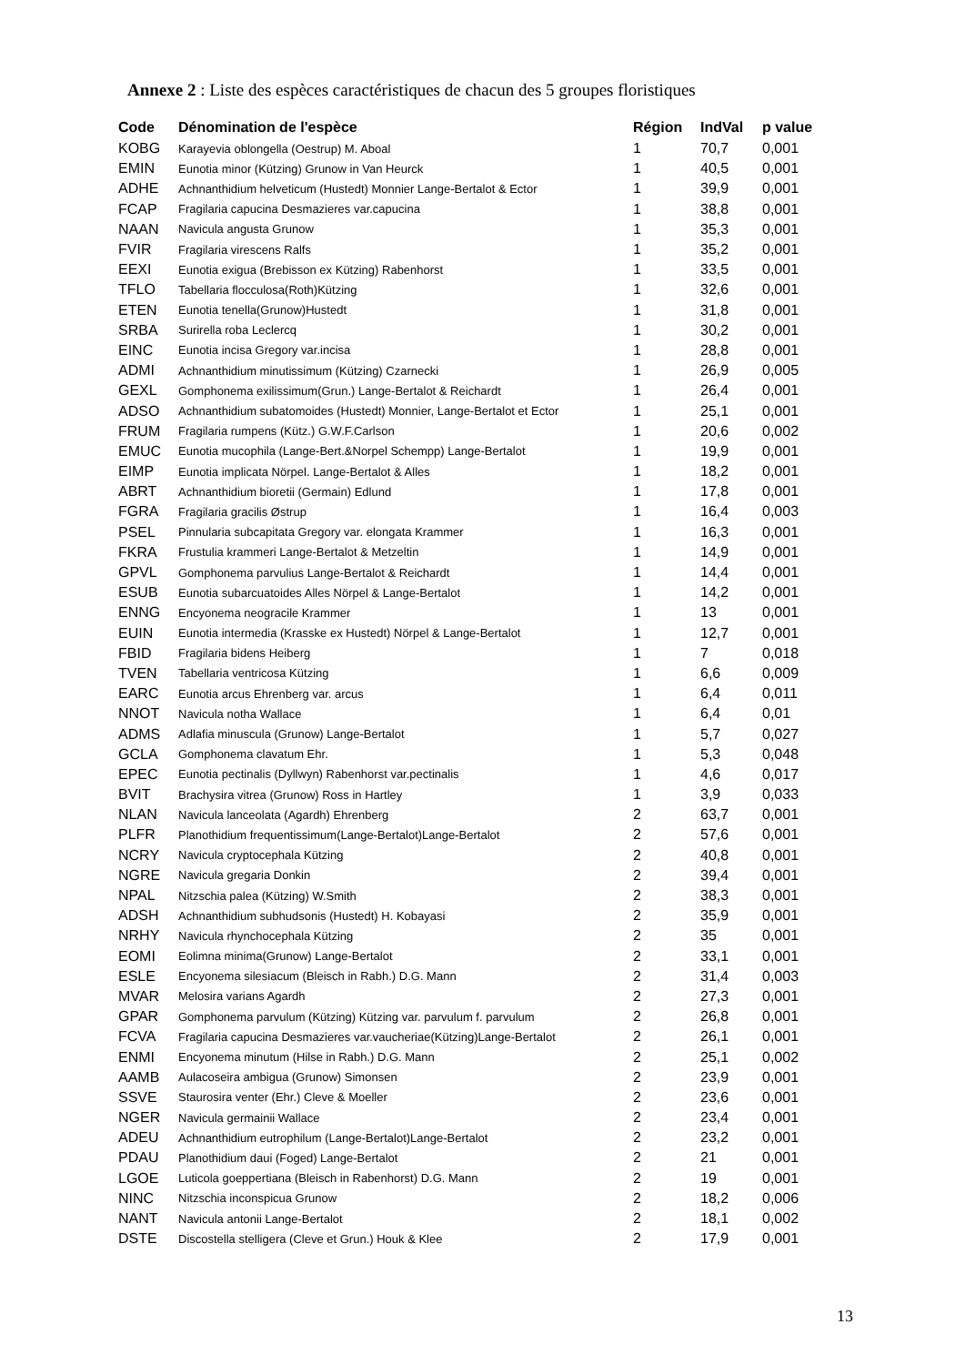Annexe 2 : Liste des espèces caractéristiques de chacun des 5 groupes floristiques
| Code | Dénomination de l'espèce | Région | IndVal | p value |
| --- | --- | --- | --- | --- |
| KOBG | Karayevia oblongella (Oestrup) M. Aboal | 1 | 70,7 | 0,001 |
| EMIN | Eunotia minor (Kützing) Grunow in Van Heurck | 1 | 40,5 | 0,001 |
| ADHE | Achnanthidium helveticum (Hustedt) Monnier Lange-Bertalot & Ector | 1 | 39,9 | 0,001 |
| FCAP | Fragilaria capucina Desmazieres var.capucina | 1 | 38,8 | 0,001 |
| NAAN | Navicula angusta Grunow | 1 | 35,3 | 0,001 |
| FVIR | Fragilaria virescens Ralfs | 1 | 35,2 | 0,001 |
| EEXI | Eunotia exigua (Brebisson ex Kützing) Rabenhorst | 1 | 33,5 | 0,001 |
| TFLO | Tabellaria flocculosa(Roth)Kützing | 1 | 32,6 | 0,001 |
| ETEN | Eunotia tenella(Grunow)Hustedt | 1 | 31,8 | 0,001 |
| SRBA | Surirella roba Leclercq | 1 | 30,2 | 0,001 |
| EINC | Eunotia incisa Gregory var.incisa | 1 | 28,8 | 0,001 |
| ADMI | Achnanthidium minutissimum (Kützing) Czarnecki | 1 | 26,9 | 0,005 |
| GEXL | Gomphonema exilissimum(Grun.) Lange-Bertalot & Reichardt | 1 | 26,4 | 0,001 |
| ADSO | Achnanthidium subatomoides (Hustedt) Monnier, Lange-Bertalot et Ector | 1 | 25,1 | 0,001 |
| FRUM | Fragilaria rumpens (Kütz.) G.W.F.Carlson | 1 | 20,6 | 0,002 |
| EMUC | Eunotia mucophila (Lange-Bert.&Norpel Schempp) Lange-Bertalot | 1 | 19,9 | 0,001 |
| EIMP | Eunotia implicata Nörpel. Lange-Bertalot & Alles | 1 | 18,2 | 0,001 |
| ABRT | Achnanthidium bioretii (Germain) Edlund | 1 | 17,8 | 0,001 |
| FGRA | Fragilaria gracilis Østrup | 1 | 16,4 | 0,003 |
| PSEL | Pinnularia subcapitata Gregory var. elongata Krammer | 1 | 16,3 | 0,001 |
| FKRA | Frustulia krammeri Lange-Bertalot & Metzeltin | 1 | 14,9 | 0,001 |
| GPVL | Gomphonema parvulius Lange-Bertalot & Reichardt | 1 | 14,4 | 0,001 |
| ESUB | Eunotia subarcuatoides Alles Nörpel & Lange-Bertalot | 1 | 14,2 | 0,001 |
| ENNG | Encyonema neogracile Krammer | 1 | 13 | 0,001 |
| EUIN | Eunotia intermedia (Krasske ex Hustedt) Nörpel & Lange-Bertalot | 1 | 12,7 | 0,001 |
| FBID | Fragilaria bidens Heiberg | 1 | 7 | 0,018 |
| TVEN | Tabellaria ventricosa Kützing | 1 | 6,6 | 0,009 |
| EARC | Eunotia arcus Ehrenberg var. arcus | 1 | 6,4 | 0,011 |
| NNOT | Navicula notha Wallace | 1 | 6,4 | 0,01 |
| ADMS | Adlafia minuscula (Grunow) Lange-Bertalot | 1 | 5,7 | 0,027 |
| GCLA | Gomphonema clavatum Ehr. | 1 | 5,3 | 0,048 |
| EPEC | Eunotia pectinalis (Dyllwyn) Rabenhorst var.pectinalis | 1 | 4,6 | 0,017 |
| BVIT | Brachysira vitrea (Grunow) Ross in Hartley | 1 | 3,9 | 0,033 |
| NLAN | Navicula lanceolata (Agardh) Ehrenberg | 2 | 63,7 | 0,001 |
| PLFR | Planothidium frequentissimum(Lange-Bertalot)Lange-Bertalot | 2 | 57,6 | 0,001 |
| NCRY | Navicula cryptocephala Kützing | 2 | 40,8 | 0,001 |
| NGRE | Navicula gregaria Donkin | 2 | 39,4 | 0,001 |
| NPAL | Nitzschia palea (Kützing) W.Smith | 2 | 38,3 | 0,001 |
| ADSH | Achnanthidium subhudsonis (Hustedt) H. Kobayasi | 2 | 35,9 | 0,001 |
| NRHY | Navicula rhynchocephala Kützing | 2 | 35 | 0,001 |
| EOMI | Eolimna minima(Grunow) Lange-Bertalot | 2 | 33,1 | 0,001 |
| ESLE | Encyonema silesiacum (Bleisch in Rabh.) D.G. Mann | 2 | 31,4 | 0,003 |
| MVAR | Melosira varians Agardh | 2 | 27,3 | 0,001 |
| GPAR | Gomphonema parvulum (Kützing) Kützing var. parvulum f. parvulum | 2 | 26,8 | 0,001 |
| FCVA | Fragilaria capucina Desmazieres var.vaucheriae(Kützing)Lange-Bertalot | 2 | 26,1 | 0,001 |
| ENMI | Encyonema minutum (Hilse in Rabh.) D.G. Mann | 2 | 25,1 | 0,002 |
| AAMB | Aulacoseira ambigua (Grunow) Simonsen | 2 | 23,9 | 0,001 |
| SSVE | Staurosira venter (Ehr.) Cleve & Moeller | 2 | 23,6 | 0,001 |
| NGER | Navicula germainii Wallace | 2 | 23,4 | 0,001 |
| ADEU | Achnanthidium eutrophilum (Lange-Bertalot)Lange-Bertalot | 2 | 23,2 | 0,001 |
| PDAU | Planothidium daui (Foged) Lange-Bertalot | 2 | 21 | 0,001 |
| LGOE | Luticola goeppertiana (Bleisch in Rabenhorst) D.G. Mann | 2 | 19 | 0,001 |
| NINC | Nitzschia inconspicua Grunow | 2 | 18,2 | 0,006 |
| NANT | Navicula antonii Lange-Bertalot | 2 | 18,1 | 0,002 |
| DSTE | Discostella stelligera (Cleve et Grun.) Houk & Klee | 2 | 17,9 | 0,001 |
13